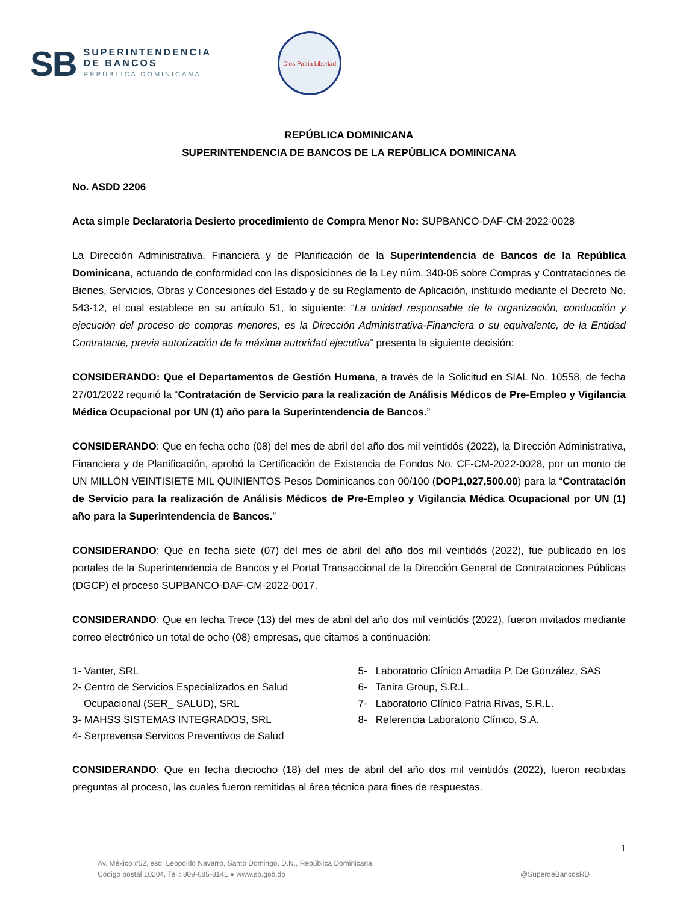SB
SUPERINTENDENCIA
DE BANCOS
REPÚBLICA DOMINICANA
Dios Patria Libertad
REPÚBLICA DOMINICANA
SUPERINTENDENCIA DE BANCOS DE LA REPÚBLICA DOMINICANA
No. ASDD 2206
Acta simple Declaratoria Desierto procedimiento de Compra Menor No: SUPBANCO-DAF-CM-2022-0028
La Dirección Administrativa, Financiera y de Planificación de la Superintendencia de Bancos de la República Dominicana, actuando de conformidad con las disposiciones de la Ley núm. 340-06 sobre Compras y Contrataciones de Bienes, Servicios, Obras y Concesiones del Estado y de su Reglamento de Aplicación, instituido mediante el Decreto No. 543-12, el cual establece en su artículo 51, lo siguiente: “La unidad responsable de la organización, conducción y ejecución del proceso de compras menores, es la Dirección Administrativa-Financiera o su equivalente, de la Entidad Contratante, previa autorización de la máxima autoridad ejecutiva” presenta la siguiente decisión:
CONSIDERANDO: Que el Departamentos de Gestión Humana, a través de la Solicitud en SIAL No. 10558, de fecha 27/01/2022 requirió la “Contratación de Servicio para la realización de Análisis Médicos de Pre-Empleo y Vigilancia Médica Ocupacional por UN (1) año para la Superintendencia de Bancos.”
CONSIDERANDO: Que en fecha ocho (08) del mes de abril del año dos mil veintidós (2022), la Dirección Administrativa, Financiera y de Planificación, aprobó la Certificación de Existencia de Fondos No. CF-CM-2022-0028, por un monto de UN MILLÓN VEINTISIETE MIL QUINIENTOS Pesos Dominicanos con 00/100 (DOP1,027,500.00) para la “Contratación de Servicio para la realización de Análisis Médicos de Pre-Empleo y Vigilancia Médica Ocupacional por UN (1) año para la Superintendencia de Bancos.”
CONSIDERANDO: Que en fecha siete (07) del mes de abril del año dos mil veintidós (2022), fue publicado en los portales de la Superintendencia de Bancos y el Portal Transaccional de la Dirección General de Contrataciones Públicas (DGCP) el proceso SUPBANCO-DAF-CM-2022-0017.
CONSIDERANDO: Que en fecha Trece (13) del mes de abril del año dos mil veintidós (2022), fueron invitados mediante correo electrónico un total de ocho (08) empresas, que citamos a continuación:
1- Vanter, SRL
2- Centro de Servicios Especializados en Salud
Ocupacional (SER_ SALUD), SRL
3- MAHSS SISTEMAS INTEGRADOS, SRL
4- Serprevensa Servicos Preventivos de Salud
5- Laboratorio Clínico Amadita P. De González, SAS
6- Tanira Group, S.R.L.
7- Laboratorio Clínico Patria Rivas, S.R.L.
8- Referencia Laboratorio Clínico, S.A.
CONSIDERANDO: Que en fecha dieciocho (18) del mes de abril del año dos mil veintidós (2022), fueron recibidas preguntas al proceso, las cuales fueron remitidas al área técnica para fines de respuestas.
1
Av. México #52, esq. Leopoldo Navarro, Santo Domingo, D.N., República Dominicana,
Código postal 10204, Tel.: 809-685-8141 ● www.sb.gob.do
@SuperdeBancosRD